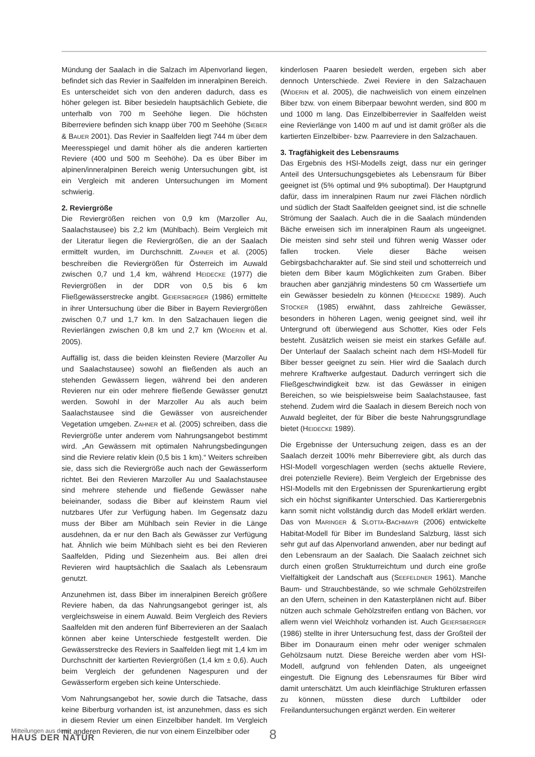Mündung der Saalach in die Salzach im Alpenvorland liegen, befindet sich das Revier in Saalfelden im inneralpinen Bereich. Es unterscheidet sich von den anderen dadurch, dass es höher gelegen ist. Biber besiedeln hauptsächlich Gebiete, die unterhalb von 700 m Seehöhe liegen. Die höchsten Biberreviere befinden sich knapp über 700 m Seehöhe (SIEBER & BAUER 2001). Das Revier in Saalfelden liegt 744 m über dem Meeresspiegel und damit höher als die anderen kartierten Reviere (400 und 500 m Seehöhe). Da es über Biber im alpinen/inneralpinen Bereich wenig Untersuchungen gibt, ist ein Vergleich mit anderen Untersuchungen im Moment schwierig.
2. Reviergröße
Die Reviergrößen reichen von 0,9 km (Marzoller Au, Saalachstausee) bis 2,2 km (Mühlbach). Beim Vergleich mit der Literatur liegen die Reviergrößen, die an der Saalach ermittelt wurden, im Durchschnitt. ZAHNER et al. (2005) beschreiben die Reviergrößen für Österreich im Auwald zwischen 0,7 und 1,4 km, während HEIDECKE (1977) die Reviergrößen in der DDR von 0,5 bis 6 km Fließgewässerstrecke angibt. GEIERSBERGER (1986) ermittelte in ihrer Untersuchung über die Biber in Bayern Reviergrößen zwischen 0,7 und 1,7 km. In den Salzachauen liegen die Revierlängen zwischen 0,8 km und 2,7 km (WIDERIN et al. 2005).
Auffällig ist, dass die beiden kleinsten Reviere (Marzoller Au und Saalachstausee) sowohl an fließenden als auch an stehenden Gewässern liegen, während bei den anderen Revieren nur ein oder mehrere fließende Gewässer genutzt werden. Sowohl in der Marzoller Au als auch beim Saalachstausee sind die Gewässer von ausreichender Vegetation umgeben. ZAHNER et al. (2005) schreiben, dass die Reviergröße unter anderem vom Nahrungsangebot bestimmt wird. „An Gewässern mit optimalen Nahrungsbedingungen sind die Reviere relativ klein (0,5 bis 1 km).“ Weiters schreiben sie, dass sich die Reviergröße auch nach der Gewässerform richtet. Bei den Revieren Marzoller Au und Saalachstausee sind mehrere stehende und fließende Gewässer nahe beieinander, sodass die Biber auf kleinstem Raum viel nutzbares Ufer zur Verfügung haben. Im Gegensatz dazu muss der Biber am Mühlbach sein Revier in die Länge ausdehnen, da er nur den Bach als Gewässer zur Verfügung hat. Ähnlich wie beim Mühlbach sieht es bei den Revieren Saalfelden, Piding und Siezenheim aus. Bei allen drei Revieren wird hauptsächlich die Saalach als Lebensraum genutzt.
Anzunehmen ist, dass Biber im inneralpinen Bereich größere Reviere haben, da das Nahrungsangebot geringer ist, als vergleichsweise in einem Auwald. Beim Vergleich des Reviers Saalfelden mit den anderen fünf Biberrevieren an der Saalach können aber keine Unterschiede festgestellt werden. Die Gewässerstrecke des Reviers in Saalfelden liegt mit 1,4 km im Durchschnitt der kartierten Reviergrößen (1,4 km ± 0,6). Auch beim Vergleich der gefundenen Nagespuren und der Gewässerform ergeben sich keine Unterschiede.
Vom Nahrungsangebot her, sowie durch die Tatsache, dass keine Biberburg vorhanden ist, ist anzunehmen, dass es sich in diesem Revier um einen Einzelbiber handelt. Im Vergleich mit anderen Revieren, die nur von einem Einzelbiber oder
kinderlosen Paaren besiedelt werden, ergeben sich aber dennoch Unterschiede. Zwei Reviere in den Salzachauen (WIDERIN et al. 2005), die nachweislich von einem einzelnen Biber bzw. von einem Biberpaar bewohnt werden, sind 800 m und 1000 m lang. Das Einzelbiberrevier in Saalfelden weist eine Revierlänge von 1400 m auf und ist damit größer als die kartierten Einzelbiber- bzw. Paarreviere in den Salzachauen.
3. Tragfähigkeit des Lebensraums
Das Ergebnis des HSI-Modells zeigt, dass nur ein geringer Anteil des Untersuchungsgebietes als Lebensraum für Biber geeignet ist (5% optimal und 9% suboptimal). Der Hauptgrund dafür, dass im inneralpinen Raum nur zwei Flächen nördlich und südlich der Stadt Saalfelden geeignet sind, ist die schnelle Strömung der Saalach. Auch die in die Saalach mündenden Bäche erweisen sich im inneralpinen Raum als ungeeignet. Die meisten sind sehr steil und führen wenig Wasser oder fallen trocken. Viele dieser Bäche weisen Gebirgsbachcharakter auf. Sie sind steil und schotterreich und bieten dem Biber kaum Möglichkeiten zum Graben. Biber brauchen aber ganzjährig mindestens 50 cm Wassertiefe um ein Gewässer besiedeln zu können (HEIDECKE 1989). Auch STOCKER (1985) erwähnt, dass zahlreiche Gewässer, besonders in höheren Lagen, wenig geeignet sind, weil ihr Untergrund oft überwiegend aus Schotter, Kies oder Fels besteht. Zusätzlich weisen sie meist ein starkes Gefälle auf. Der Unterlauf der Saalach scheint nach dem HSI-Modell für Biber besser geeignet zu sein. Hier wird die Saalach durch mehrere Kraftwerke aufgestaut. Dadurch verringert sich die Fließgeschwindigkeit bzw. ist das Gewässer in einigen Bereichen, so wie beispielsweise beim Saalachstausee, fast stehend. Zudem wird die Saalach in diesem Bereich noch von Auwald begleitet, der für Biber die beste Nahrungsgrundlage bietet (HEIDECKE 1989).
Die Ergebnisse der Untersuchung zeigen, dass es an der Saalach derzeit 100% mehr Biberreviere gibt, als durch das HSI-Modell vorgeschlagen werden (sechs aktuelle Reviere, drei potenzielle Reviere). Beim Vergleich der Ergebnisse des HSI-Modells mit den Ergebnissen der Spurenkartierung ergibt sich ein höchst signifikanter Unterschied. Das Kartierergebnis kann somit nicht vollständig durch das Modell erklärt werden. Das von MARINGER & SLOTTA-BACHMAYR (2006) entwickelte Habitat-Modell für Biber im Bundesland Salzburg, lässt sich sehr gut auf das Alpenvorland anwenden, aber nur bedingt auf den Lebensraum an der Saalach. Die Saalach zeichnet sich durch einen großen Strukturreichtum und durch eine große Vielfältigkeit der Landschaft aus (SEEFELDNER 1961). Manche Baum- und Strauchbestände, so wie schmale Gehölzstreifen an den Ufern, scheinen in den Katasterplänen nicht auf. Biber nützen auch schmale Gehölzstreifen entlang von Bächen, vor allem wenn viel Weichholz vorhanden ist. Auch GEIERSBERGER (1986) stellte in ihrer Untersuchung fest, dass der Großteil der Biber im Donauraum einen mehr oder weniger schmalen Gehölzsaum nutzt. Diese Bereiche werden aber vom HSI-Modell, aufgrund von fehlenden Daten, als ungeeignet eingestuft. Die Eignung des Lebensraumes für Biber wird damit unterschätzt. Um auch kleinflächige Strukturen erfassen zu können, müssten diese durch Luftbilder oder Freilanduntersuchungen ergänzt werden. Ein weiterer
Mitteilungen aus dem
HAUS DER NATUR
8